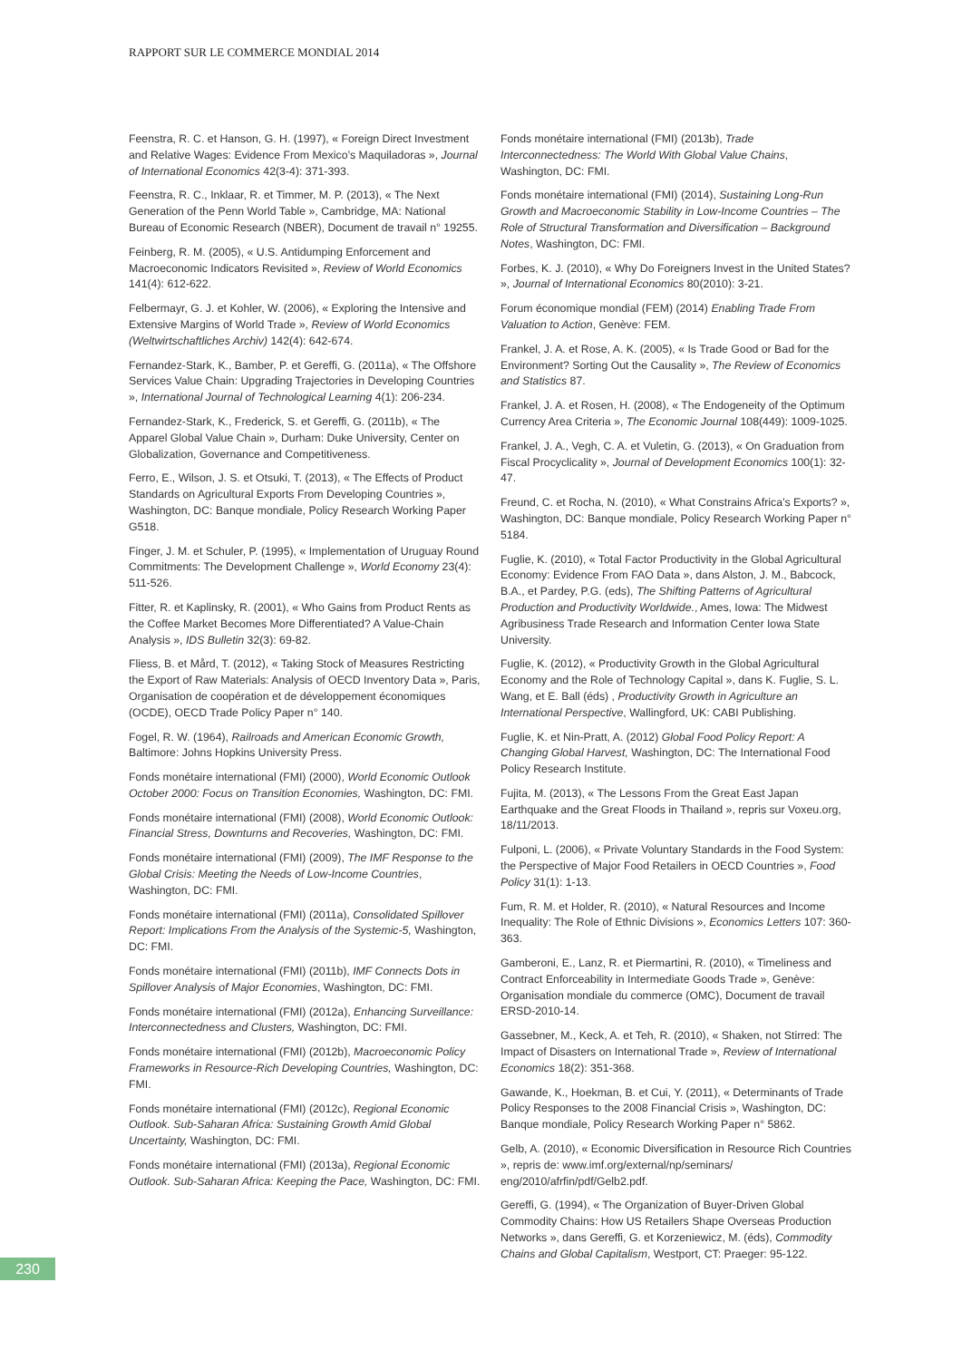RAPPORT SUR LE COMMERCE MONDIAL 2014
Feenstra, R. C. et Hanson, G. H. (1997), « Foreign Direct Investment and Relative Wages: Evidence From Mexico’s Maquiladoras », Journal of International Economics 42(3-4): 371-393.
Feenstra, R. C., Inklaar, R. et Timmer, M. P. (2013), « The Next Generation of the Penn World Table », Cambridge, MA: National Bureau of Economic Research (NBER), Document de travail n° 19255.
Feinberg, R. M. (2005), « U.S. Antidumping Enforcement and Macroeconomic Indicators Revisited », Review of World Economics 141(4): 612-622.
Felbermayr, G. J. et Kohler, W. (2006), « Exploring the Intensive and Extensive Margins of World Trade », Review of World Economics (Weltwirtschaftliches Archiv) 142(4): 642-674.
Fernandez-Stark, K., Bamber, P. et Gereffi, G. (2011a), « The Offshore Services Value Chain: Upgrading Trajectories in Developing Countries », International Journal of Technological Learning 4(1): 206-234.
Fernandez-Stark, K., Frederick, S. et Gereffi, G. (2011b), « The Apparel Global Value Chain », Durham: Duke University, Center on Globalization, Governance and Competitiveness.
Ferro, E., Wilson, J. S. et Otsuki, T. (2013), « The Effects of Product Standards on Agricultural Exports From Developing Countries », Washington, DC: Banque mondiale, Policy Research Working Paper G518.
Finger, J. M. et Schuler, P. (1995), « Implementation of Uruguay Round Commitments: The Development Challenge », World Economy 23(4): 511-526.
Fitter, R. et Kaplinsky, R. (2001), « Who Gains from Product Rents as the Coffee Market Becomes More Differentiated? A Value-Chain Analysis », IDS Bulletin 32(3): 69-82.
Fliess, B. et Mård, T. (2012), « Taking Stock of Measures Restricting the Export of Raw Materials: Analysis of OECD Inventory Data », Paris, Organisation de coopération et de développement économiques (OCDE), OECD Trade Policy Paper n° 140.
Fogel, R. W. (1964), Railroads and American Economic Growth, Baltimore: Johns Hopkins University Press.
Fonds monétaire international (FMI) (2000), World Economic Outlook October 2000: Focus on Transition Economies, Washington, DC: FMI.
Fonds monétaire international (FMI) (2008), World Economic Outlook: Financial Stress, Downturns and Recoveries, Washington, DC: FMI.
Fonds monétaire international (FMI) (2009), The IMF Response to the Global Crisis: Meeting the Needs of Low-Income Countries, Washington, DC: FMI.
Fonds monétaire international (FMI) (2011a), Consolidated Spillover Report: Implications From the Analysis of the Systemic-5, Washington, DC: FMI.
Fonds monétaire international (FMI) (2011b), IMF Connects Dots in Spillover Analysis of Major Economies, Washington, DC: FMI.
Fonds monétaire international (FMI) (2012a), Enhancing Surveillance: Interconnectedness and Clusters, Washington, DC: FMI.
Fonds monétaire international (FMI) (2012b), Macroeconomic Policy Frameworks in Resource-Rich Developing Countries, Washington, DC: FMI.
Fonds monétaire international (FMI) (2012c), Regional Economic Outlook. Sub-Saharan Africa: Sustaining Growth Amid Global Uncertainty, Washington, DC: FMI.
Fonds monétaire international (FMI) (2013a), Regional Economic Outlook. Sub-Saharan Africa: Keeping the Pace, Washington, DC: FMI.
Fonds monétaire international (FMI) (2013b), Trade Interconnectedness: The World With Global Value Chains, Washington, DC: FMI.
Fonds monétaire international (FMI) (2014), Sustaining Long-Run Growth and Macroeconomic Stability in Low-Income Countries – The Role of Structural Transformation and Diversification – Background Notes, Washington, DC: FMI.
Forbes, K. J. (2010), « Why Do Foreigners Invest in the United States? », Journal of International Economics 80(2010): 3-21.
Forum économique mondial (FEM) (2014) Enabling Trade From Valuation to Action, Genève: FEM.
Frankel, J. A. et Rose, A. K. (2005), « Is Trade Good or Bad for the Environment? Sorting Out the Causality », The Review of Economics and Statistics 87.
Frankel, J. A. et Rosen, H. (2008), « The Endogeneity of the Optimum Currency Area Criteria », The Economic Journal 108(449): 1009-1025.
Frankel, J. A., Vegh, C. A. et Vuletin, G. (2013), « On Graduation from Fiscal Procyclicality », Journal of Development Economics 100(1): 32-47.
Freund, C. et Rocha, N. (2010), « What Constrains Africa’s Exports? », Washington, DC: Banque mondiale, Policy Research Working Paper n° 5184.
Fuglie, K. (2010), « Total Factor Productivity in the Global Agricultural Economy: Evidence From FAO Data », dans Alston, J. M., Babcock, B.A., et Pardey, P.G. (eds), The Shifting Patterns of Agricultural Production and Productivity Worldwide., Ames, Iowa: The Midwest Agribusiness Trade Research and Information Center Iowa State University.
Fuglie, K. (2012), « Productivity Growth in the Global Agricultural Economy and the Role of Technology Capital », dans K. Fuglie, S. L. Wang, et E. Ball (éds) , Productivity Growth in Agriculture an International Perspective, Wallingford, UK: CABI Publishing.
Fuglie, K. et Nin-Pratt, A. (2012) Global Food Policy Report: A Changing Global Harvest, Washington, DC: The International Food Policy Research Institute.
Fujita, M. (2013), « The Lessons From the Great East Japan Earthquake and the Great Floods in Thailand », repris sur Voxeu.org, 18/11/2013.
Fulponi, L. (2006), « Private Voluntary Standards in the Food System: the Perspective of Major Food Retailers in OECD Countries », Food Policy 31(1): 1-13.
Fum, R. M. et Holder, R. (2010), « Natural Resources and Income Inequality: The Role of Ethnic Divisions », Economics Letters 107: 360-363.
Gamberoni, E., Lanz, R. et Piermartini, R. (2010), « Timeliness and Contract Enforceability in Intermediate Goods Trade », Genève: Organisation mondiale du commerce (OMC), Document de travail ERSD-2010-14.
Gassebner, M., Keck, A. et Teh, R. (2010), « Shaken, not Stirred: The Impact of Disasters on International Trade », Review of International Economics 18(2): 351-368.
Gawande, K., Hoekman, B. et Cui, Y. (2011), « Determinants of Trade Policy Responses to the 2008 Financial Crisis », Washington, DC: Banque mondiale, Policy Research Working Paper n° 5862.
Gelb, A. (2010), « Economic Diversification in Resource Rich Countries », repris de: www.imf.org/external/np/seminars/ eng/2010/afrfin/pdf/Gelb2.pdf.
Gereffi, G. (1994), « The Organization of Buyer-Driven Global Commodity Chains: How US Retailers Shape Overseas Production Networks », dans Gereffi, G. et Korzeniewicz, M. (éds), Commodity Chains and Global Capitalism, Westport, CT: Praeger: 95-122.
230